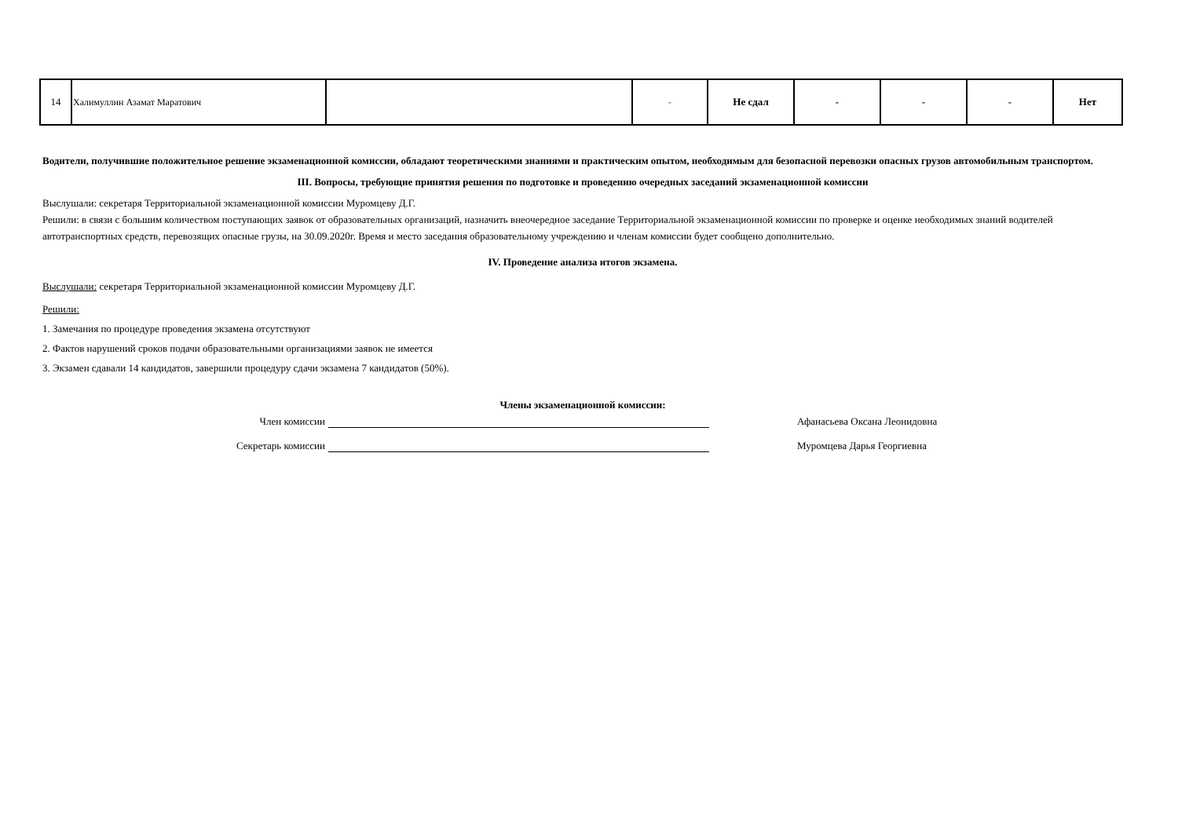| 14 | Халимуллин Азамат Маратович | | - | Не сдал | - | - | - | Нет |
Водители, получившие положительное решение экзаменационной комиссии, обладают теоретическими знаниями и практическим опытом, необходимым для безопасной перевозки опасных грузов автомобильным транспортом.
III. Вопросы, требующие принятия решения по подготовке и проведению очередных заседаний экзаменационной комиссии
Выслушали: секретаря Территориальной экзаменационной комиссии Муромцеву Д.Г.
Решили: в связи с большим количеством поступающих заявок от образовательных организаций, назначить внеочередное заседание Территориальной экзаменационной комиссии по проверке и оценке необходимых знаний водителей автотранспортных средств, перевозящих опасные грузы, на 30.09.2020г. Время и место заседания образовательному учреждению и членам комиссии будет сообщено дополнительно.
IV. Проведение анализа итогов экзамена.
Выслушали: секретаря Территориальной экзаменационной комиссии Муромцеву Д.Г.
Решили:
1. Замечания по процедуре проведения экзамена отсутствуют
2. Фактов нарушений сроков подачи образовательными организациями заявок не имеется
3. Экзамен сдавали 14 кандидатов, завершили процедуру сдачи экзамена 7 кандидатов (50%).
Члены экзаменационной комиссии:
Член комиссии Афанасьева Оксана Леонидовна
Секретарь комиссии Муромцева Дарья Георгиевна